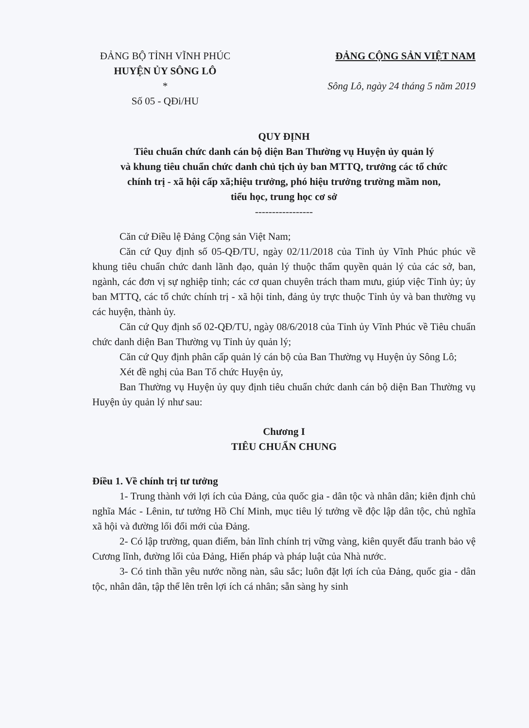ĐẢNG BỘ TỈNH VĨNH PHÚC
HUYỆN ỦY SÔNG LÔ
*
Số 05 - QĐi/HU
ĐẢNG CỘNG SẢN VIỆT NAM
Sông Lô, ngày 24 tháng 5 năm 2019
QUY ĐỊNH
Tiêu chuẩn chức danh cán bộ diện Ban Thường vụ Huyện ủy quản lý
và khung tiêu chuẩn chức danh chủ tịch ủy ban MTTQ, trưởng các tổ chức
chính trị - xã hội cấp xã;hiệu trưởng, phó hiệu trưởng trường mầm non,
tiểu học, trung học cơ sở
-----------------
Căn cứ Điều lệ Đảng Cộng sản Việt Nam;
Căn cứ Quy định số 05-QĐ/TU, ngày 02/11/2018 của Tỉnh ủy Vĩnh Phúc phúc về khung tiêu chuẩn chức danh lãnh đạo, quản lý thuộc thẩm quyền quản lý của các sở, ban, ngành, các đơn vị sự nghiệp tỉnh; các cơ quan chuyên trách tham mưu, giúp việc Tỉnh ủy; ủy ban MTTQ, các tổ chức chính trị - xã hội tỉnh, đảng ủy trực thuộc Tỉnh ủy và ban thường vụ các huyện, thành ủy.
Căn cứ Quy định số 02-QĐ/TU, ngày 08/6/2018 của Tỉnh ủy Vĩnh Phúc về Tiêu chuẩn chức danh diện Ban Thường vụ Tỉnh ủy quản lý;
Căn cứ Quy định phân cấp quản lý cán bộ của Ban Thường vụ Huyện ủy Sông Lô;
Xét đề nghị của Ban Tổ chức Huyện ủy,
Ban Thường vụ Huyện ủy quy định tiêu chuẩn chức danh cán bộ diện Ban Thường vụ Huyện ủy quản lý như sau:
Chương I
TIÊU CHUẨN CHUNG
Điều 1. Về chính trị tư tưởng
1- Trung thành với lợi ích của Đảng, của quốc gia - dân tộc và nhân dân; kiên định chủ nghĩa Mác - Lênin, tư tưởng Hồ Chí Minh, mục tiêu lý tưởng về độc lập dân tộc, chủ nghĩa xã hội và đường lối đổi mới của Đảng.
2- Có lập trường, quan điểm, bản lĩnh chính trị vững vàng, kiên quyết đấu tranh bảo vệ Cương lĩnh, đường lối của Đảng, Hiến pháp và pháp luật của Nhà nước.
3- Có tinh thần yêu nước nồng nàn, sâu sắc; luôn đặt lợi ích của Đảng, quốc gia - dân tộc, nhân dân, tập thể lên trên lợi ích cá nhân; sẵn sàng hy sinh